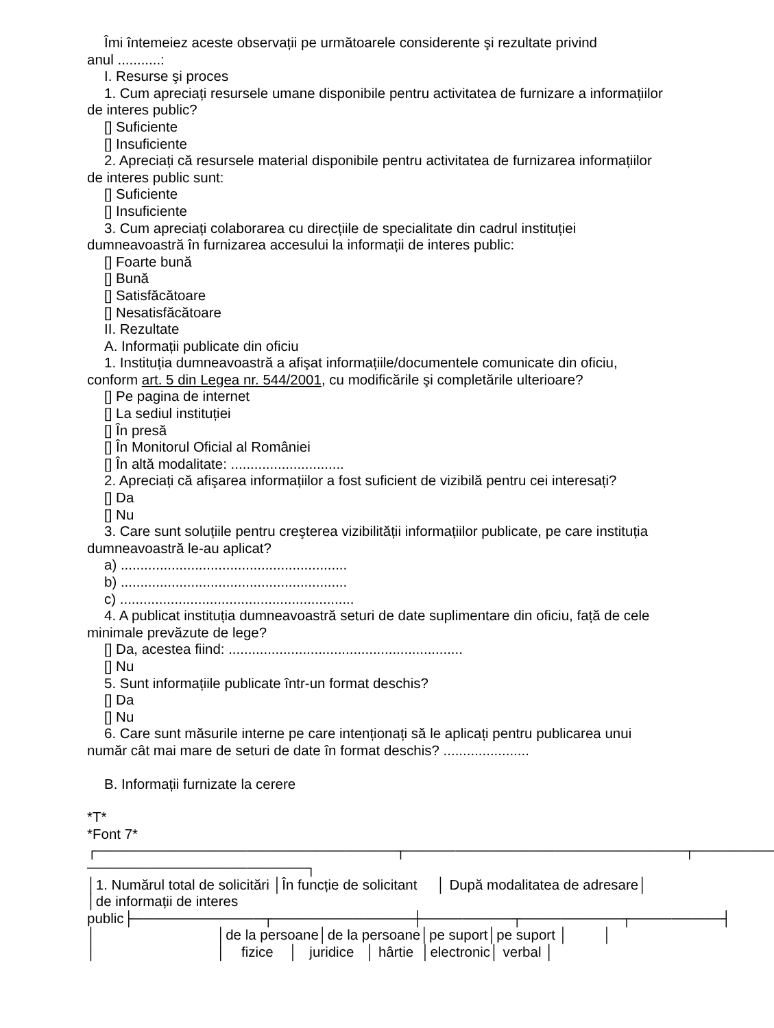Îmi întemeiez aceste observații pe următoarele considerente şi rezultate privind
anul ...........:
I. Resurse şi proces
1. Cum apreciați resursele umane disponibile pentru activitatea de furnizare a informațiilor
de interes public?
[] Suficiente
[] Insuficiente
2. Apreciați că resursele material disponibile pentru activitatea de furnizarea informațiilor
de interes public sunt:
[] Suficiente
[] Insuficiente
3. Cum apreciați colaborarea cu direcțiile de specialitate din cadrul instituției
dumneavoastră în furnizarea accesului la informații de interes public:
[] Foarte bună
[] Bună
[] Satisfăcătoare
[] Nesatisfăcătoare
II. Rezultate
A. Informații publicate din oficiu
1. Instituția dumneavoastră a afişat informațiile/documentele comunicate din oficiu,
conform art. 5 din Legea nr. 544/2001, cu modificările şi completările ulterioare?
[] Pe pagina de internet
[] La sediul instituției
[] În presă
[] În Monitorul Oficial al României
[] În altă modalitate: .............................
2. Apreciați că afişarea informațiilor a fost suficient de vizibilă pentru cei interesați?
[] Da
[] Nu
3. Care sunt soluțiile pentru creşterea vizibilității informațiilor publicate, pe care instituția
dumneavoastră le-au aplicat?
a) ..........................................................
b) ..........................................................
c) ............................................................
4. A publicat instituția dumneavoastră seturi de date suplimentare din oficiu, față de cele
minimale prevăzute de lege?
[] Da, acestea fiind: ............................................................
[] Nu
5. Sunt informațiile publicate într-un format deschis?
[] Da
[] Nu
6. Care sunt măsurile interne pe care intenționați să le aplicați pentru publicarea unui
număr cât mai mare de seturi de date în format deschis? ......................
B. Informații furnizate la cerere
*T*
*Font 7*
┌──────────────────────────────┬────────────────────────────┬────────
──────────────────────┐
│1. Numărul total de solicitări │În funcție de solicitant │ După modalitatea de adresare│
│de informații de interes
public├─────────────┬──────────────┼─────────┬──────────┬─────────┤
│ │de la persoane│de la persoane│pe suport│pe suport │ │
│ │ fizice │ juridice │ hârtie │electronic│ verbal │